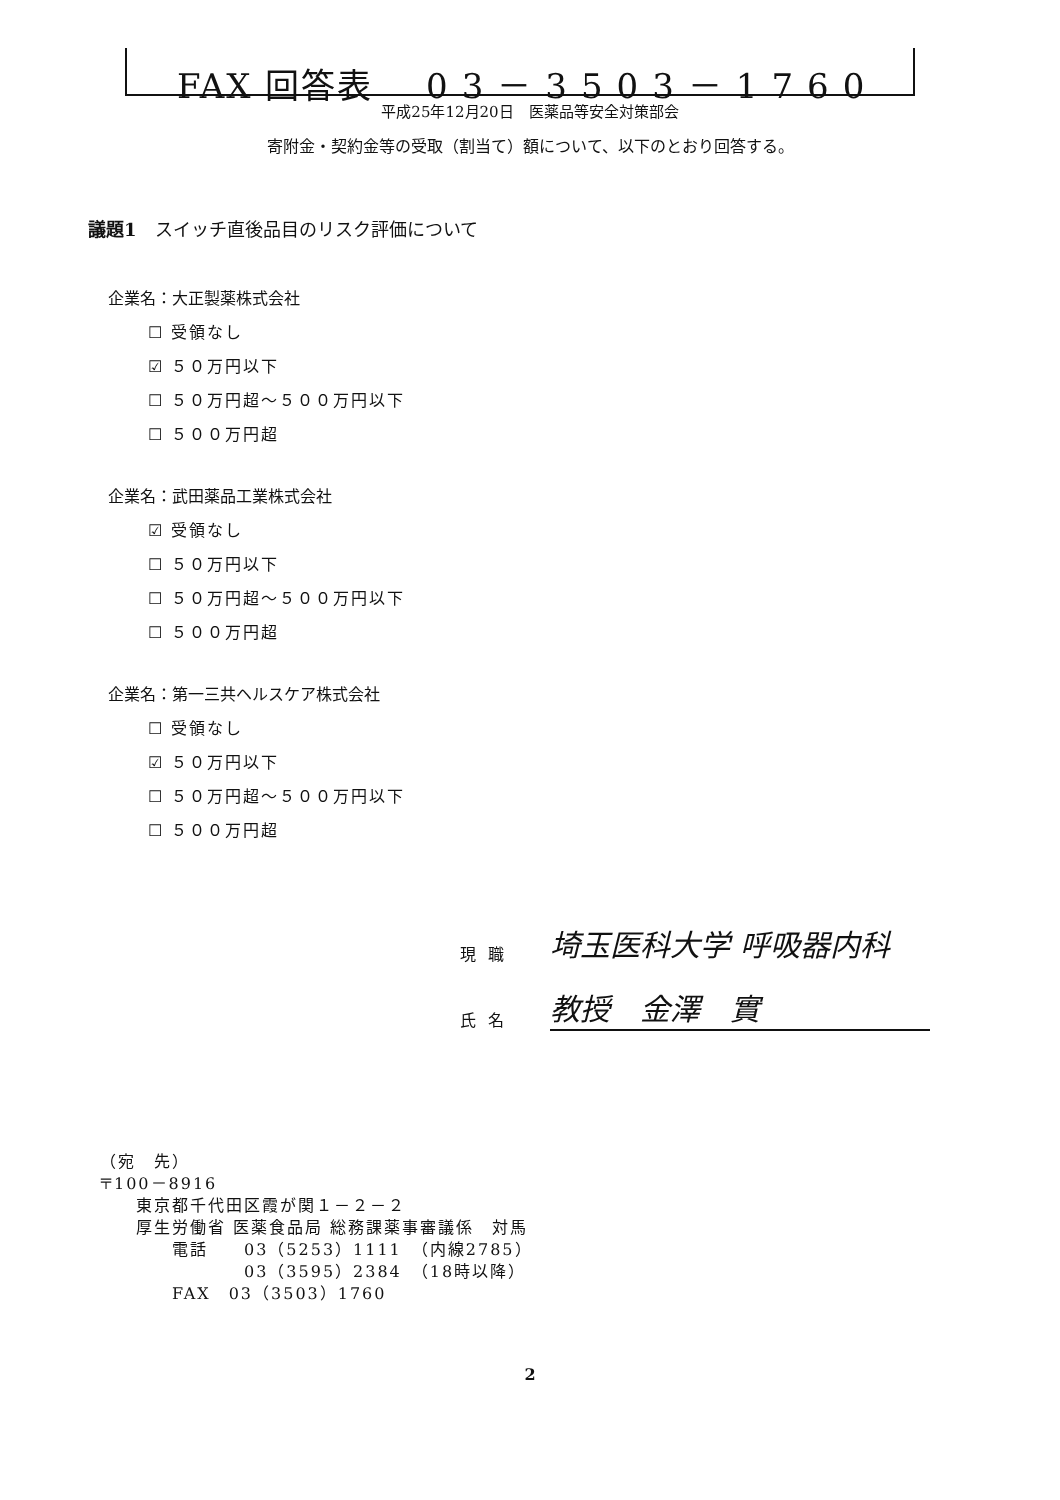FAX 回答表 03－3503－1760
平成25年12月20日　医薬品等安全対策部会
寄附金・契約金等の受取（割当て）額について、以下のとおり回答する。
議題1　スイッチ直後品目のリスク評価について
企業名：大正製薬株式会社
☐ 受領なし
☑ ５０万円以下
☐ ５０万円超～５００万円以下
☐ ５００万円超
企業名：武田薬品工業株式会社
☑ 受領なし
☐ ５０万円以下
☐ ５０万円超～５００万円以下
☐ ５００万円超
企業名：第一三共ヘルスケア株式会社
☐ 受領なし
☑ ５０万円以下
☐ ５０万円超～５００万円以下
☐ ５００万円超
現職 埼玉医科大学 呼吸器内科
氏名 教授　金澤　實
（宛　先）
〒100－8916
　　東京都千代田区霞が関１－２－２
　　厚生労働省 医薬食品局 総務課薬事審議係　対馬
　　　　電話　　03（5253）1111　（内線2785）
　　　　　　　　03（3595）2384　（18時以降）
　　　　FAX　03（3503）1760
2